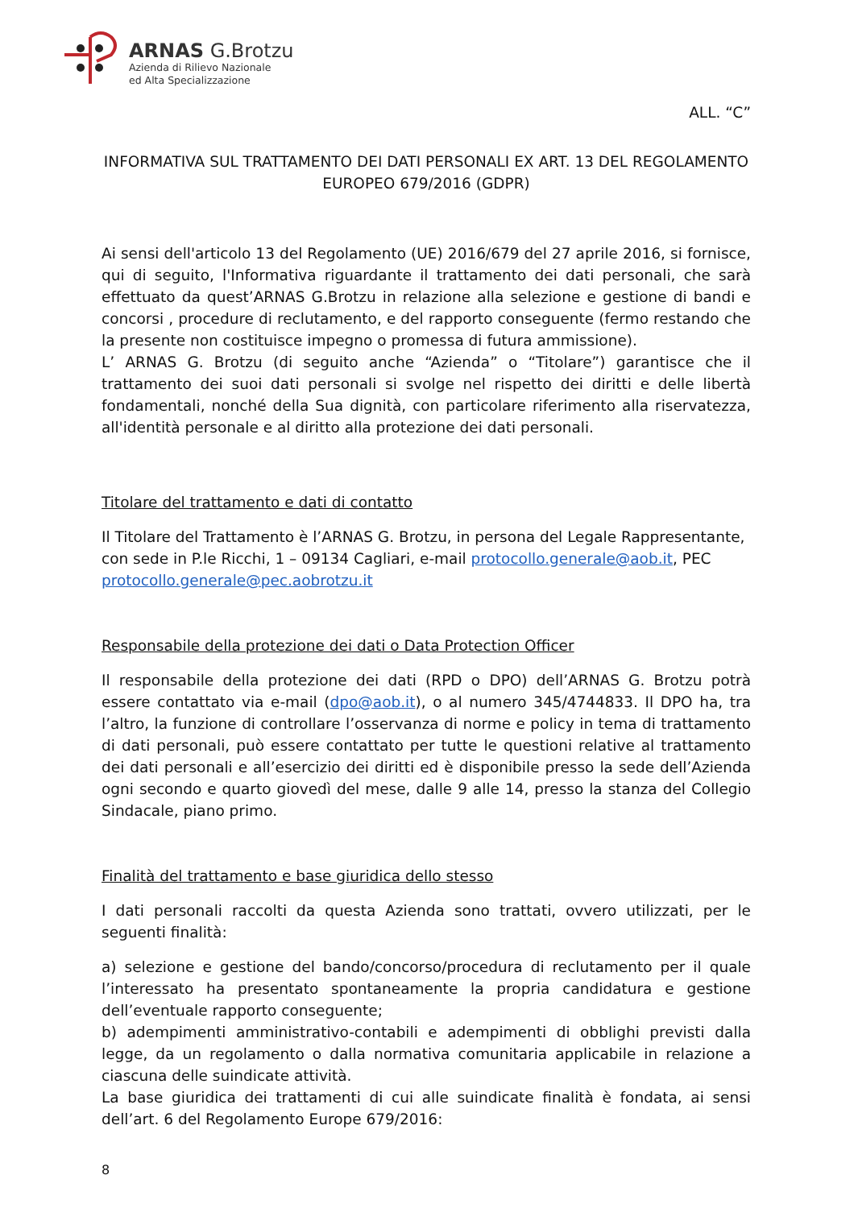ARNAS G.Brotzu
Azienda di Rilievo Nazionale
ed Alta Specializzazione
ALL. “C”
INFORMATIVA SUL TRATTAMENTO DEI DATI PERSONALI EX ART. 13 DEL REGOLAMENTO EUROPEO 679/2016 (GDPR)
Ai sensi dell'articolo 13 del Regolamento (UE) 2016/679 del 27 aprile 2016, si fornisce, qui di seguito, l'Informativa riguardante il trattamento dei dati personali, che sarà effettuato da quest’ARNAS G.Brotzu in relazione alla selezione e gestione di bandi e concorsi , procedure di reclutamento, e del rapporto conseguente (fermo restando che la presente non costituisce impegno o promessa di futura ammissione).
L’ ARNAS G. Brotzu (di seguito anche “Azienda” o “Titolare”) garantisce che il trattamento dei suoi dati personali si svolge nel rispetto dei diritti e delle libertà fondamentali, nonché della Sua dignità, con particolare riferimento alla riservatezza, all'identità personale e al diritto alla protezione dei dati personali.
Titolare del trattamento e dati di contatto
Il Titolare del Trattamento è l’ARNAS G. Brotzu, in persona del Legale Rappresentante, con sede in P.le Ricchi, 1 – 09134 Cagliari, e-mail protocollo.generale@aob.it, PEC protocollo.generale@pec.aobrotzu.it
Responsabile della protezione dei dati o Data Protection Officer
Il responsabile della protezione dei dati (RPD o DPO) dell’ARNAS G. Brotzu potrà essere contattato via e-mail (dpo@aob.it), o al numero 345/4744833. Il DPO ha, tra l’altro, la funzione di controllare l’osservanza di norme e policy in tema di trattamento di dati personali, può essere contattato per tutte le questioni relative al trattamento dei dati personali e all’esercizio dei diritti ed è disponibile presso la sede dell’Azienda ogni secondo e quarto giovedì del mese, dalle 9 alle 14, presso la stanza del Collegio Sindacale, piano primo.
Finalità del trattamento e base giuridica dello stesso
I dati personali raccolti da questa Azienda sono trattati, ovvero utilizzati, per le seguenti finalità:
a) selezione e gestione del bando/concorso/procedura di reclutamento per il quale l’interessato ha presentato spontaneamente la propria candidatura e gestione dell’eventuale rapporto conseguente;
b) adempimenti amministrativo-contabili e adempimenti di obblighi previsti dalla legge, da un regolamento o dalla normativa comunitaria applicabile in relazione a ciascuna delle suindicate attività.
La base giuridica dei trattamenti di cui alle suindicate finalità è fondata, ai sensi dell’art. 6 del Regolamento Europe 679/2016:
8